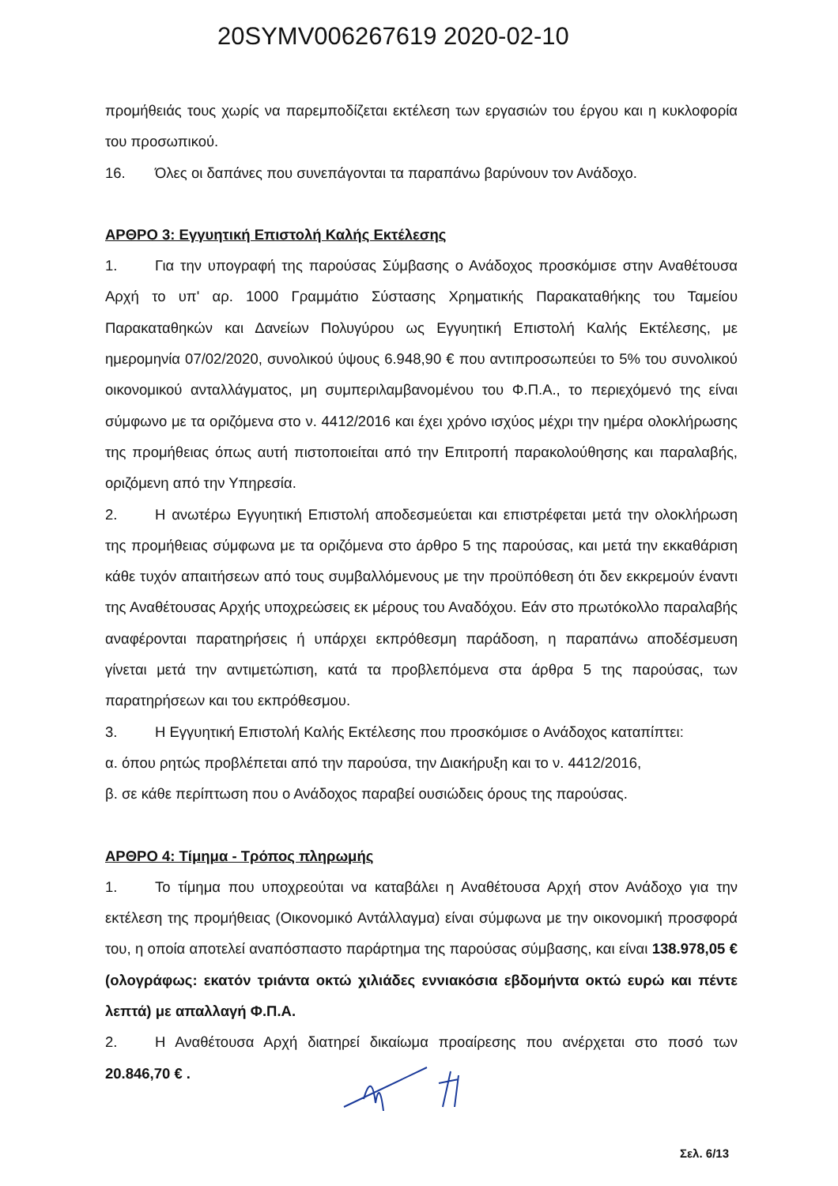20SYMV006267619 2020-02-10
προμήθειάς τους χωρίς να παρεμποδίζεται εκτέλεση των εργασιών του έργου και η κυκλοφορία του προσωπικού.
16. Όλες οι δαπάνες που συνεπάγονται τα παραπάνω βαρύνουν τον Ανάδοχο.
ΑΡΘΡΟ 3: Εγγυητική Επιστολή Καλής Εκτέλεσης
1. Για την υπογραφή της παρούσας Σύμβασης ο Ανάδοχος προσκόμισε στην Αναθέτουσα Αρχή το υπ' αρ. 1000 Γραμμάτιο Σύστασης Χρηματικής Παρακαταθήκης του Ταμείου Παρακαταθηκών και Δανείων Πολυγύρου ως Εγγυητική Επιστολή Καλής Εκτέλεσης, με ημερομηνία 07/02/2020, συνολικού ύψους 6.948,90 € που αντιπροσωπεύει το 5% του συνολικού οικονομικού ανταλλάγματος, μη συμπεριλαμβανομένου του Φ.Π.Α., το περιεχόμενό της είναι σύμφωνο με τα οριζόμενα στο ν. 4412/2016 και έχει χρόνο ισχύος μέχρι την ημέρα ολοκλήρωσης της προμήθειας όπως αυτή πιστοποιείται από την Επιτροπή παρακολούθησης και παραλαβής, οριζόμενη από την Υπηρεσία.
2. Η ανωτέρω Εγγυητική Επιστολή αποδεσμεύεται και επιστρέφεται μετά την ολοκλήρωση της προμήθειας σύμφωνα με τα οριζόμενα στο άρθρο 5 της παρούσας, και μετά την εκκαθάριση κάθε τυχόν απαιτήσεων από τους συμβαλλόμενους με την προϋπόθεση ότι δεν εκκρεμούν έναντι της Αναθέτουσας Αρχής υποχρεώσεις εκ μέρους του Αναδόχου. Εάν στο πρωτόκολλο παραλαβής αναφέρονται παρατηρήσεις ή υπάρχει εκπρόθεσμη παράδοση, η παραπάνω αποδέσμευση γίνεται μετά την αντιμετώπιση, κατά τα προβλεπόμενα στα άρθρα 5 της παρούσας, των παρατηρήσεων και του εκπρόθεσμου.
3. Η Εγγυητική Επιστολή Καλής Εκτέλεσης που προσκόμισε ο Ανάδοχος καταπίπτει:
α. όπου ρητώς προβλέπεται από την παρούσα, την Διακήρυξη και το ν. 4412/2016,
β. σε κάθε περίπτωση που ο Ανάδοχος παραβεί ουσιώδεις όρους της παρούσας.
ΑΡΘΡΟ 4: Τίμημα - Τρόπος πληρωμής
1. Το τίμημα που υποχρεούται να καταβάλει η Αναθέτουσα Αρχή στον Ανάδοχο για την εκτέλεση της προμήθειας (Οικονομικό Αντάλλαγμα) είναι σύμφωνα με την οικονομική προσφορά του, η οποία αποτελεί αναπόσπαστο παράρτημα της παρούσας σύμβασης, και είναι 138.978,05 € (ολογράφως: εκατόν τριάντα οκτώ χιλιάδες εννιακόσια εβδομήντα οκτώ ευρώ και πέντε λεπτά) με απαλλαγή Φ.Π.Α.
2. Η Αναθέτουσα Αρχή διατηρεί δικαίωμα προαίρεσης που ανέρχεται στο ποσό των 20.846,70 € .
Σελ. 6/13